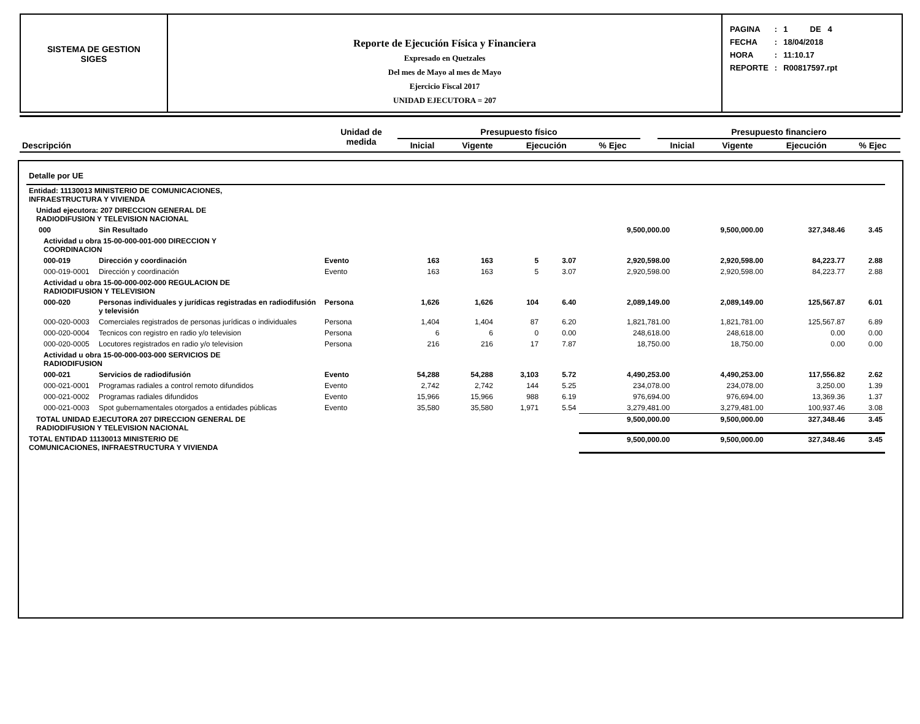SISTEMA DE GESTION
SIGES
Reporte de Ejecución Física y Financiera
Expresado en Quetzales
Del mes de Mayo al mes de Mayo
Ejercicio Fiscal 2017
UNIDAD EJECUTORA = 207
| PAGINA | : | 1 DE 4 |
| FECHA | : | 18/04/2018 |
| HORA | : | 11:10.17 |
| REPORTE | : | R00817597.rpt |
| Descripción | Unidad de medida | Presupuesto físico | | | | | Presupuesto financiero | | | |
| --- | --- | --- | --- | --- | --- | --- | --- | --- | --- | --- |
| | | Inicial | Vigente | Ejecución | % Ejec | | Inicial | Vigente | Ejecución | % Ejec |
| Detalle por UE | | | | | | | | | | |
| Entidad: 11130013 MINISTERIO DE COMUNICACIONES, INFRAESTRUCTURA Y VIVIENDA | | | | | | | | | | |
| Unidad ejecutora: 207 DIRECCION GENERAL DE RADIODIFUSION Y TELEVISION NACIONAL | | | | | | | | | | |
| 000 | Sin Resultado | | | | | | 9,500,000.00 | 9,500,000.00 | 327,348.46 | 3.45 |
| Actividad u obra 15-00-000-001-000 DIRECCION Y COORDINACION | | | | | | | | | | |
| 000-019 | Dirección y coordinación | Evento | 163 | 163 | 5 | 3.07 | 2,920,598.00 | 2,920,598.00 | 84,223.77 | 2.88 |
| 000-019-0001 | Dirección y coordinación | Evento | 163 | 163 | 5 | 3.07 | 2,920,598.00 | 2,920,598.00 | 84,223.77 | 2.88 |
| Actividad u obra 15-00-000-002-000 REGULACION DE RADIODIFUSION Y TELEVISION | | | | | | | | | | |
| 000-020 | Personas individuales y jurídicas registradas en radiodifusión y televisión | Persona | 1,626 | 1,626 | 104 | 6.40 | 2,089,149.00 | 2,089,149.00 | 125,567.87 | 6.01 |
| 000-020-0003 | Comerciales registrados de personas jurídicas o individuales | Persona | 1,404 | 1,404 | 87 | 6.20 | 1,821,781.00 | 1,821,781.00 | 125,567.87 | 6.89 |
| 000-020-0004 | Tecnicos con registro en radio y/o television | Persona | 6 | 6 | 0 | 0.00 | 248,618.00 | 248,618.00 | 0.00 | 0.00 |
| 000-020-0005 | Locutores registrados en radio y/o television | Persona | 216 | 216 | 17 | 7.87 | 18,750.00 | 18,750.00 | 0.00 | 0.00 |
| Actividad u obra 15-00-000-003-000 SERVICIOS DE RADIODIFUSION | | | | | | | | | | |
| 000-021 | Servicios de radiodifusión | Evento | 54,288 | 54,288 | 3,103 | 5.72 | 4,490,253.00 | 4,490,253.00 | 117,556.82 | 2.62 |
| 000-021-0001 | Programas radiales a control remoto difundidos | Evento | 2,742 | 2,742 | 144 | 5.25 | 234,078.00 | 234,078.00 | 3,250.00 | 1.39 |
| 000-021-0002 | Programas radiales difundidos | Evento | 15,966 | 15,966 | 988 | 6.19 | 976,694.00 | 976,694.00 | 13,369.36 | 1.37 |
| 000-021-0003 | Spot gubernamentales otorgados a entidades públicas | Evento | 35,580 | 35,580 | 1,971 | 5.54 | 3,279,481.00 | 3,279,481.00 | 100,937.46 | 3.08 |
| TOTAL UNIDAD EJECUTORA 207 DIRECCION GENERAL DE RADIODIFUSION Y TELEVISION NACIONAL | | | | | | | 9,500,000.00 | 9,500,000.00 | 327,348.46 | 3.45 |
| TOTAL ENTIDAD 11130013 MINISTERIO DE COMUNICACIONES, INFRAESTRUCTURA Y VIVIENDA | | | | | | | 9,500,000.00 | 9,500,000.00 | 327,348.46 | 3.45 |